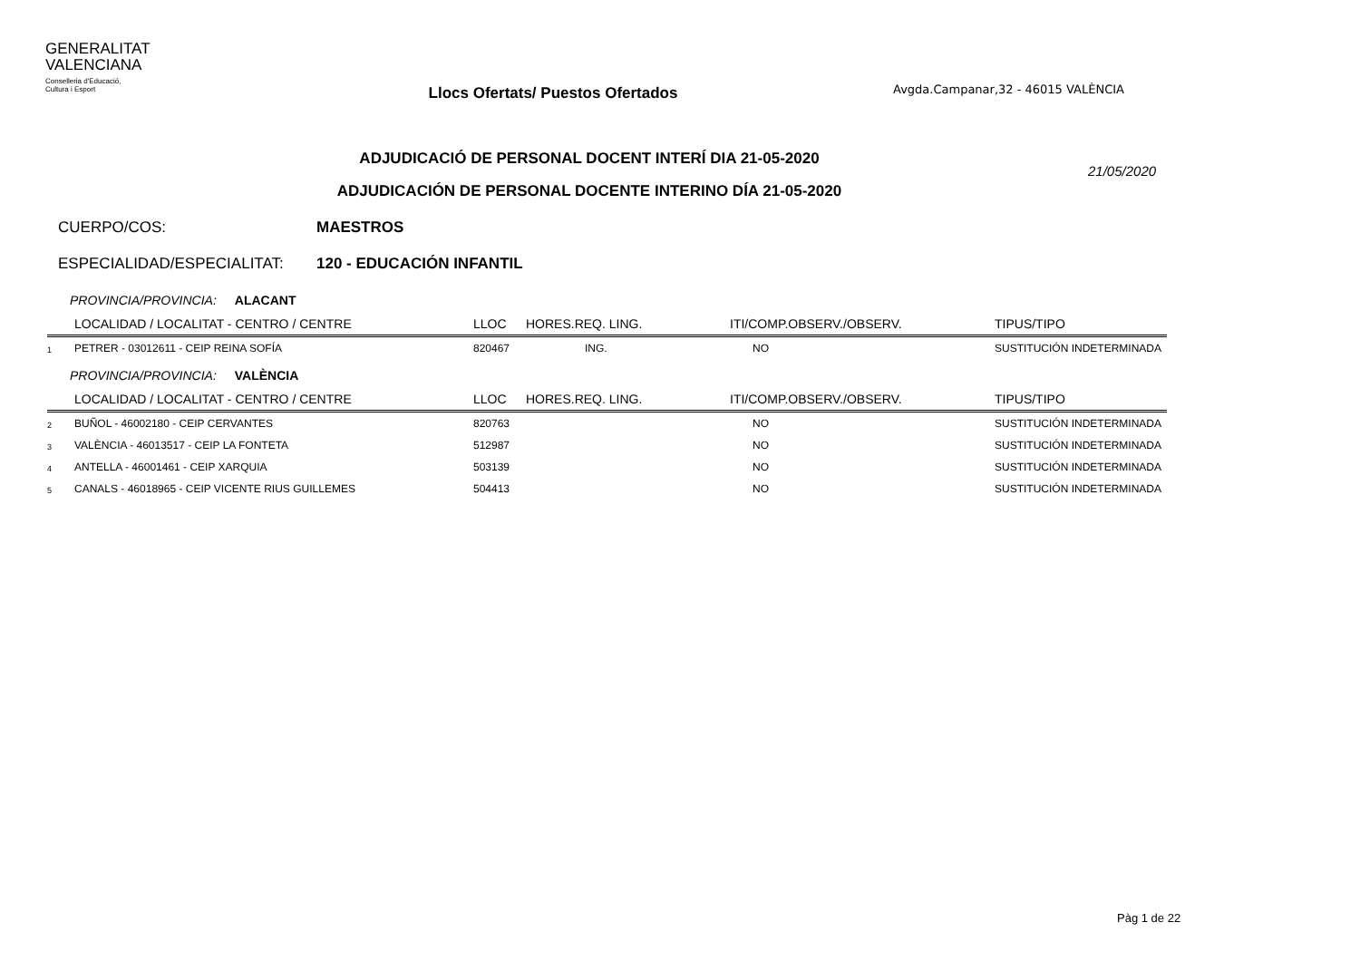GENERALITAT
VALENCIANA
Conselleria d'Educació,
Cultura i Esport
Llocs Ofertats/ Puestos Ofertados
Avgda.Campanar,32 - 46015 VALÈNCIA
ADJUDICACIÓ DE PERSONAL DOCENT INTERÍ DIA 21-05-2020
ADJUDICACIÓN DE PERSONAL DOCENTE INTERINO DÍA 21-05-2020
21/05/2020
CUERPO/COS: MAESTROS
ESPECIALIDAD/ESPECIALITAT: 120 - EDUCACIÓN INFANTIL
PROVINCIA/PROVINCIA: ALACANT
| | LOCALIDAD / LOCALITAT - CENTRO / CENTRE | LLOC | HORES.REQ. LING. | ITI/COMP.OBSERV./OBSERV. | TIPUS/TIPO |
| --- | --- | --- | --- | --- | --- |
| 1 | PETRER - 03012611 - CEIP REINA SOFÍA | 820467 | ING. | NO | SUSTITUCIÓN INDETERMINADA |
PROVINCIA/PROVINCIA: VALÈNCIA
| | LOCALIDAD / LOCALITAT - CENTRO / CENTRE | LLOC | HORES.REQ. LING. | ITI/COMP.OBSERV./OBSERV. | TIPUS/TIPO |
| --- | --- | --- | --- | --- | --- |
| 2 | BUÑOL - 46002180 - CEIP CERVANTES | 820763 | | NO | SUSTITUCIÓN INDETERMINADA |
| 3 | VALÈNCIA - 46013517 - CEIP LA FONTETA | 512987 | | NO | SUSTITUCIÓN INDETERMINADA |
| 4 | ANTELLA - 46001461 - CEIP XARQUIA | 503139 | | NO | SUSTITUCIÓN INDETERMINADA |
| 5 | CANALS - 46018965 - CEIP VICENTE RIUS GUILLEMES | 504413 | | NO | SUSTITUCIÓN INDETERMINADA |
Pàg 1 de 22